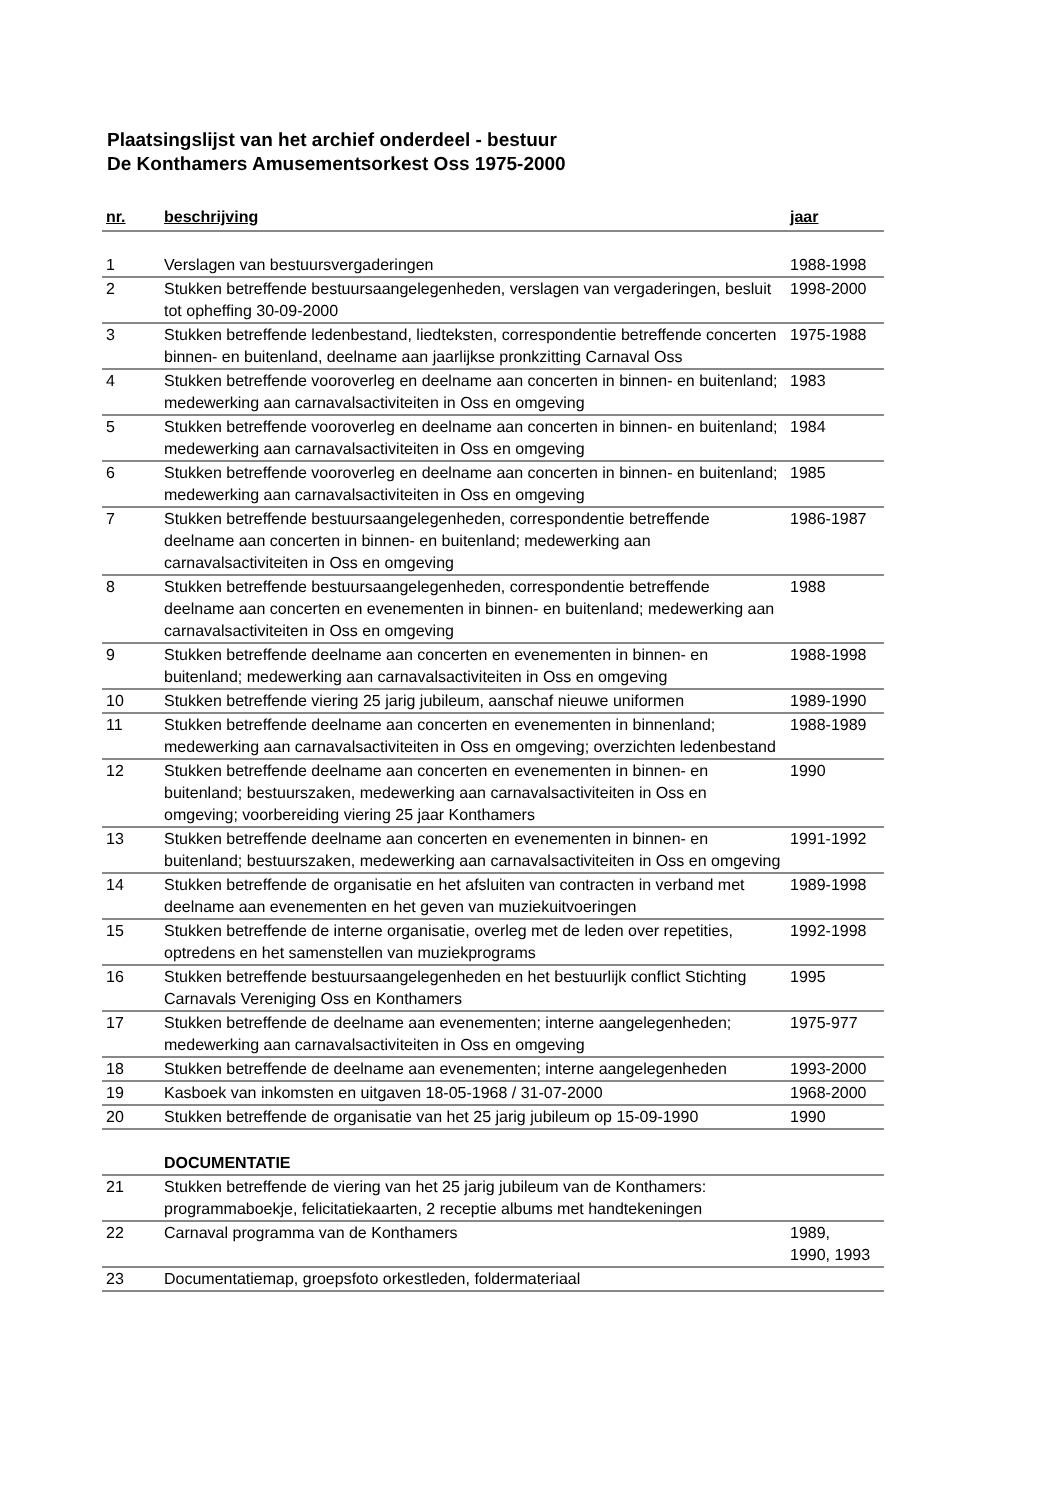Plaatsingslijst van het archief onderdeel - bestuur
De Konthamers Amusementsorkest Oss 1975-2000
| nr. | beschrijving | jaar |
| --- | --- | --- |
| 1 | Verslagen van bestuursvergaderingen | 1988-1998 |
| 2 | Stukken betreffende bestuursaangelegenheden, verslagen van vergaderingen, besluit tot opheffing 30-09-2000 | 1998-2000 |
| 3 | Stukken betreffende ledenbestand, liedteksten, correspondentie betreffende concerten binnen- en buitenland, deelname aan jaarlijkse pronkzitting Carnaval Oss | 1975-1988 |
| 4 | Stukken betreffende vooroverleg en deelname aan concerten in binnen- en buitenland; medewerking aan carnavalsactiviteiten in Oss en omgeving | 1983 |
| 5 | Stukken betreffende vooroverleg en deelname aan concerten in binnen- en buitenland; medewerking aan carnavalsactiviteiten in Oss en omgeving | 1984 |
| 6 | Stukken betreffende vooroverleg en deelname aan concerten in binnen- en buitenland; medewerking aan carnavalsactiviteiten in Oss en omgeving | 1985 |
| 7 | Stukken betreffende bestuursaangelegenheden, correspondentie betreffende deelname aan concerten in binnen- en buitenland; medewerking aan carnavalsactiviteiten in Oss en omgeving | 1986-1987 |
| 8 | Stukken betreffende bestuursaangelegenheden, correspondentie betreffende deelname aan concerten en evenementen in binnen- en buitenland; medewerking aan carnavalsactiviteiten in Oss en omgeving | 1988 |
| 9 | Stukken betreffende deelname aan concerten en evenementen in binnen- en buitenland; medewerking aan carnavalsactiviteiten in Oss en omgeving | 1988-1998 |
| 10 | Stukken betreffende viering 25 jarig jubileum, aanschaf nieuwe uniformen | 1989-1990 |
| 11 | Stukken betreffende deelname aan concerten en evenementen in binnenland; medewerking aan carnavalsactiviteiten in Oss en omgeving; overzichten ledenbestand | 1988-1989 |
| 12 | Stukken betreffende deelname aan concerten en evenementen in binnen- en buitenland; bestuurszaken, medewerking aan carnavalsactiviteiten in Oss en omgeving; voorbereiding viering 25 jaar Konthamers | 1990 |
| 13 | Stukken betreffende deelname aan concerten en evenementen in binnen- en buitenland; bestuurszaken, medewerking aan carnavalsactiviteiten in Oss en omgeving | 1991-1992 |
| 14 | Stukken betreffende de organisatie en het afsluiten van contracten in verband met deelname aan evenementen en het geven van muziekuitvoeringen | 1989-1998 |
| 15 | Stukken betreffende de interne organisatie, overleg met de leden over repetities, optredens en het samenstellen van muziekprograms | 1992-1998 |
| 16 | Stukken betreffende bestuursaangelegenheden en het bestuurlijk conflict Stichting Carnavals Vereniging Oss en Konthamers | 1995 |
| 17 | Stukken betreffende de deelname aan evenementen; interne aangelegenheden; medewerking aan carnavalsactiviteiten in Oss en omgeving | 1975-977 |
| 18 | Stukken betreffende de deelname aan evenementen; interne aangelegenheden | 1993-2000 |
| 19 | Kasboek van inkomsten en uitgaven 18-05-1968 / 31-07-2000 | 1968-2000 |
| 20 | Stukken betreffende de organisatie van het 25 jarig jubileum op 15-09-1990 | 1990 |
| | DOCUMENTATIE | |
| 21 | Stukken betreffende de viering van het 25 jarig jubileum van de Konthamers: programmaboekje, felicitatiekaarten, 2 receptie albums met handtekeningen | |
| 22 | Carnaval programma van de Konthamers | 1989, 1990, 1993 |
| 23 | Documentatiemap, groepsfoto orkestleden, foldermateriaal | |